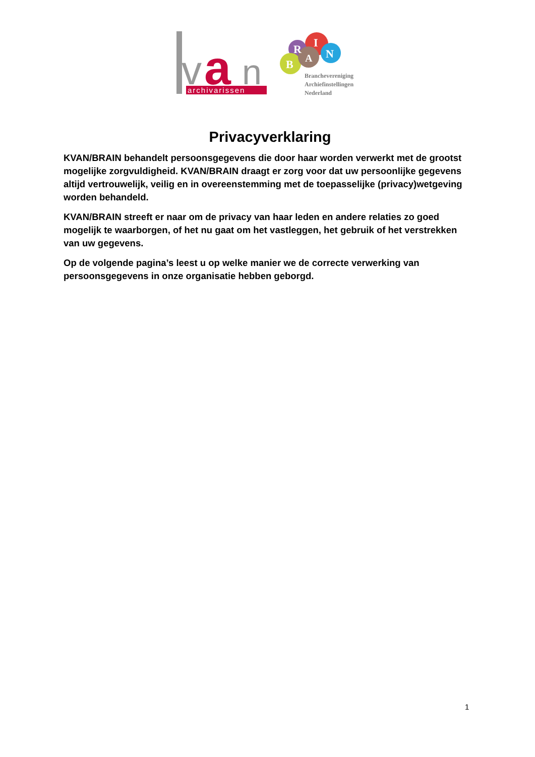v
a
n
archivarissen
R
I
N
A
B
Branchevereniging
Archiefinstellingen
Nederland
Privacyverklaring
KVAN/BRAIN behandelt persoonsgegevens die door haar worden verwerkt met de grootst mogelijke zorgvuldigheid. KVAN/BRAIN draagt er zorg voor dat uw persoonlijke gegevens altijd vertrouwelijk, veilig en in overeenstemming met de toepasselijke (privacy)wetgeving worden behandeld.
KVAN/BRAIN streeft er naar om de privacy van haar leden en andere relaties zo goed mogelijk te waarborgen, of het nu gaat om het vastleggen, het gebruik of het verstrekken van uw gegevens.
Op de volgende pagina’s leest u op welke manier we de correcte verwerking van persoonsgegevens in onze organisatie hebben geborgd.
1